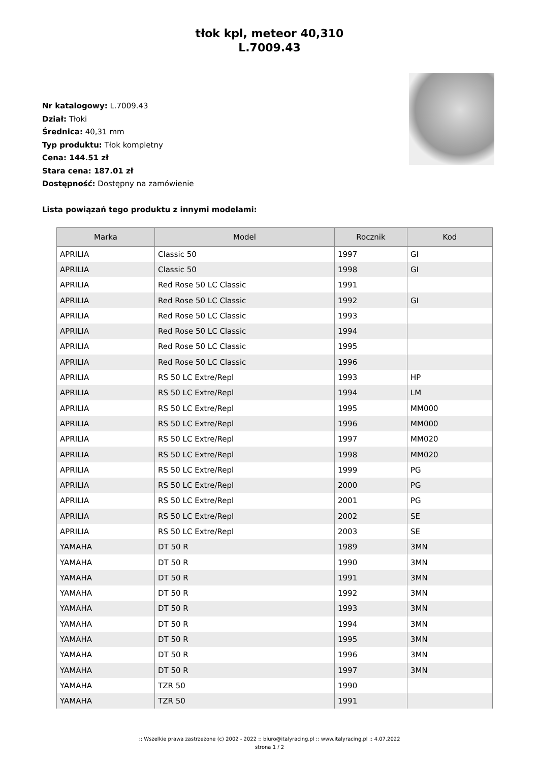tłok kpl, meteor 40,310
L.7009.43
Nr katalogowy: L.7009.43
Dział: Tłoki
Średnica: 40,31 mm
Typ produktu: Tłok kompletny
Cena: 144.51 zł
Stara cena: 187.01 zł
Dostępność: Dostępny na zamówienie
Lista powiązań tego produktu z innymi modelami:
| Marka | Model | Rocznik | Kod |
| --- | --- | --- | --- |
| APRILIA | Classic 50 | 1997 | GI |
| APRILIA | Classic 50 | 1998 | GI |
| APRILIA | Red Rose 50 LC Classic | 1991 | |
| APRILIA | Red Rose 50 LC Classic | 1992 | GI |
| APRILIA | Red Rose 50 LC Classic | 1993 | |
| APRILIA | Red Rose 50 LC Classic | 1994 | |
| APRILIA | Red Rose 50 LC Classic | 1995 | |
| APRILIA | Red Rose 50 LC Classic | 1996 | |
| APRILIA | RS 50 LC Extre/Repl | 1993 | HP |
| APRILIA | RS 50 LC Extre/Repl | 1994 | LM |
| APRILIA | RS 50 LC Extre/Repl | 1995 | MM000 |
| APRILIA | RS 50 LC Extre/Repl | 1996 | MM000 |
| APRILIA | RS 50 LC Extre/Repl | 1997 | MM020 |
| APRILIA | RS 50 LC Extre/Repl | 1998 | MM020 |
| APRILIA | RS 50 LC Extre/Repl | 1999 | PG |
| APRILIA | RS 50 LC Extre/Repl | 2000 | PG |
| APRILIA | RS 50 LC Extre/Repl | 2001 | PG |
| APRILIA | RS 50 LC Extre/Repl | 2002 | SE |
| APRILIA | RS 50 LC Extre/Repl | 2003 | SE |
| YAMAHA | DT 50 R | 1989 | 3MN |
| YAMAHA | DT 50 R | 1990 | 3MN |
| YAMAHA | DT 50 R | 1991 | 3MN |
| YAMAHA | DT 50 R | 1992 | 3MN |
| YAMAHA | DT 50 R | 1993 | 3MN |
| YAMAHA | DT 50 R | 1994 | 3MN |
| YAMAHA | DT 50 R | 1995 | 3MN |
| YAMAHA | DT 50 R | 1996 | 3MN |
| YAMAHA | DT 50 R | 1997 | 3MN |
| YAMAHA | TZR 50 | 1990 | |
| YAMAHA | TZR 50 | 1991 | |
:: Wszelkie prawa zastrzeżone (c) 2002 - 2022 :: biuro@italyracing.pl :: www.italyracing.pl :: 4.07.2022
strona 1 / 2